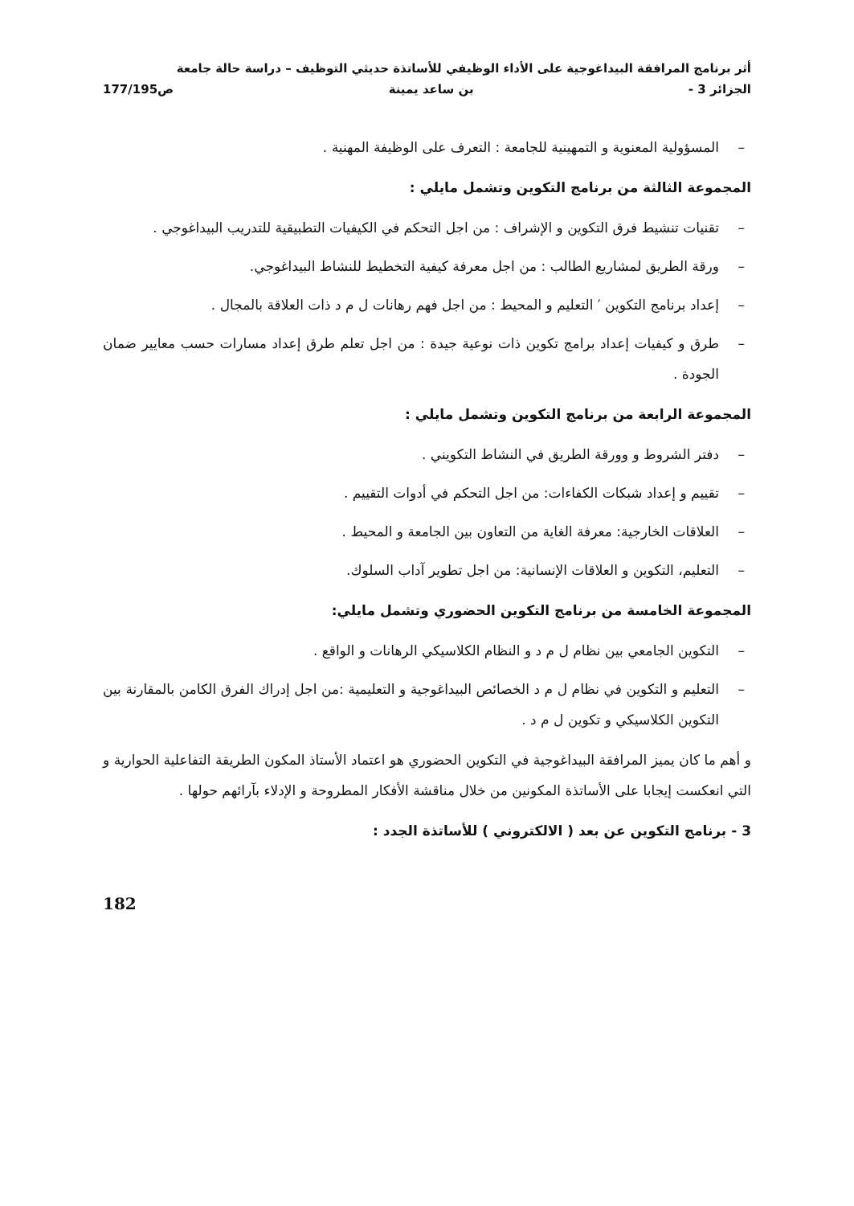أثر برنامج المرافقة البيداغوجية على الأداء الوظيفي للأساتذة حديثي التوظيف – دراسة حالة جامعة
الجزائر 3 - بن ساعد يمينة ص177/195
– المسؤولية المعنوية و التمهينية للجامعة : التعرف على الوظيفة المهنية .
المجموعة الثالثة من برنامج التكوين وتشمل مايلي :
– تقنيات تنشيط فرق التكوين و الإشراف : من اجل التحكم في الكيفيات التطبيقية للتدريب البيداغوجي .
– ورقة الطريق لمشاريع الطالب : من اجل معرفة كيفية التخطيط للنشاط البيداغوجي.
– إعداد برنامج التكوين ′ التعليم و المحيط : من اجل فهم رهانات ل م د ذات العلاقة بالمجال .
– طرق و كيفيات إعداد برامج تكوين ذات نوعية جيدة : من اجل تعلم طرق إعداد مسارات حسب معايير ضمان الجودة .
المجموعة الرابعة من برنامج التكوين وتشمل مايلي :
– دفتر الشروط و وورقة الطريق في النشاط التكويني .
– تقييم و إعداد شبكات الكفاءات: من اجل التحكم في أدوات التقييم .
– العلاقات الخارجية: معرفة الغاية من التعاون بين الجامعة و المحيط .
– التعليم، التكوين و العلاقات الإنسانية: من اجل تطوير آداب السلوك.
المجموعة الخامسة من برنامج التكوين الحضوري وتشمل مايلي:
– التكوين الجامعي بين نظام ل م د و النظام الكلاسيكي الرهانات و الواقع .
– التعليم و التكوين في نظام ل م د الخصائص البيداغوجية و التعليمية :من اجل إدراك الفرق الكامن بالمقارنة بين التكوين الكلاسيكي و تكوين ل م د .
و أهم ما كان يميز المرافقة البيداغوجية في التكوين الحضوري هو اعتماد الأستاذ المكون الطريقة التفاعلية الحوارية و التي انعكست إيجابا على الأساتذة المكونين من خلال مناقشة الأفكار المطروحة و الإدلاء بآرائهم حولها .
3 - برنامج التكوين عن بعد ( الالكتروني ) للأساتذة الجدد :
182